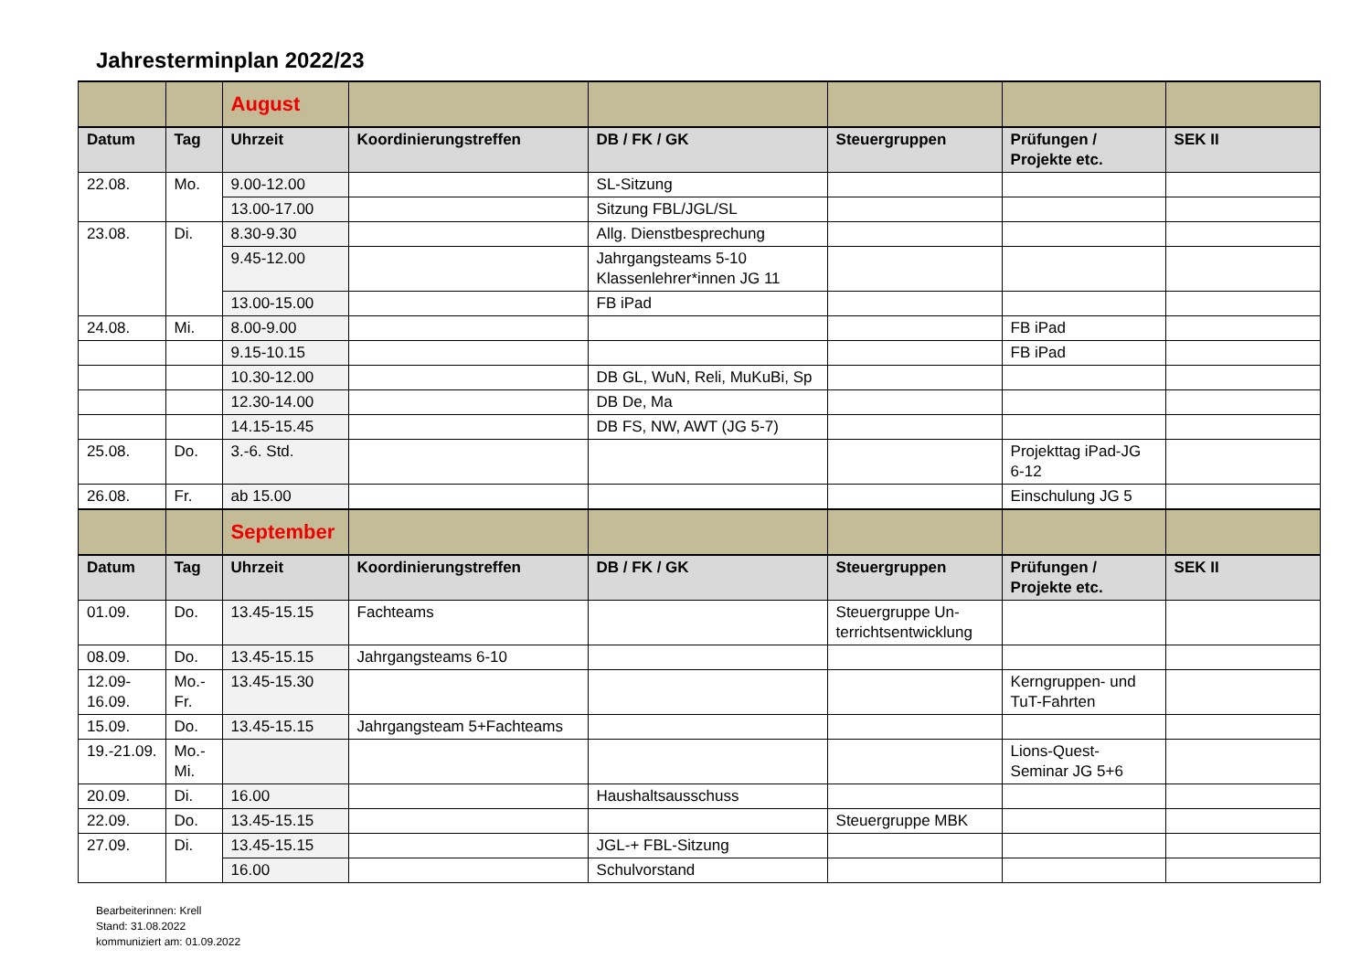Jahresterminplan 2022/23
| | | August | | | | | |
| Datum | Tag | Uhrzeit | Koordinierungstreffen | DB / FK / GK | Steuergruppen | Prüfungen / Projekte etc. | SEK II |
| 22.08. | Mo. | 9.00-12.00 | | SL-Sitzung | | | |
| | | 13.00-17.00 | | Sitzung FBL/JGL/SL | | | |
| 23.08. | Di. | 8.30-9.30 | | Allg. Dienstbesprechung | | | |
| | | 9.45-12.00 | | Jahrgangsteams 5-10 Klassenlehrer*innen JG 11 | | | |
| | | 13.00-15.00 | | FB iPad | | | |
| 24.08. | Mi. | 8.00-9.00 | | | | FB iPad | |
| | | 9.15-10.15 | | | | FB iPad | |
| | | 10.30-12.00 | | DB GL, WuN, Reli, MuKuBi, Sp | | | |
| | | 12.30-14.00 | | DB De, Ma | | | |
| | | 14.15-15.45 | | DB FS, NW, AWT (JG 5-7) | | | |
| 25.08. | Do. | 3.-6. Std. | | | | Projekttag iPad-JG 6-12 | |
| 26.08. | Fr. | ab 15.00 | | | | Einschulung JG 5 | |
| | | September | | | | | |
| Datum | Tag | Uhrzeit | Koordinierungstreffen | DB / FK / GK | Steuergruppen | Prüfungen / Projekte etc. | SEK II |
| 01.09. | Do. | 13.45-15.15 | Fachteams | | Steuergruppe Un-terrichtsentwicklung | | |
| 08.09. | Do. | 13.45-15.15 | Jahrgangsteams 6-10 | | | | |
| 12.09-16.09. | Mo.-Fr. | 13.45-15.30 | | | | Kerngruppen- und TuT-Fahrten | |
| 15.09. | Do. | 13.45-15.15 | Jahrgangsteam 5+Fachteams | | | | |
| 19.-21.09. | Mo.-Mi. | | | | | Lions-Quest-Seminar JG 5+6 | |
| 20.09. | Di. | 16.00 | | Haushaltsausschuss | | | |
| 22.09. | Do. | 13.45-15.15 | | | Steuergruppe MBK | | |
| 27.09. | Di. | 13.45-15.15 | | JGL-+ FBL-Sitzung | | | |
| | | 16.00 | | Schulvorstand | | | |
Bearbeiterinnen: Krell
Stand: 31.08.2022
kommuniziert am: 01.09.2022